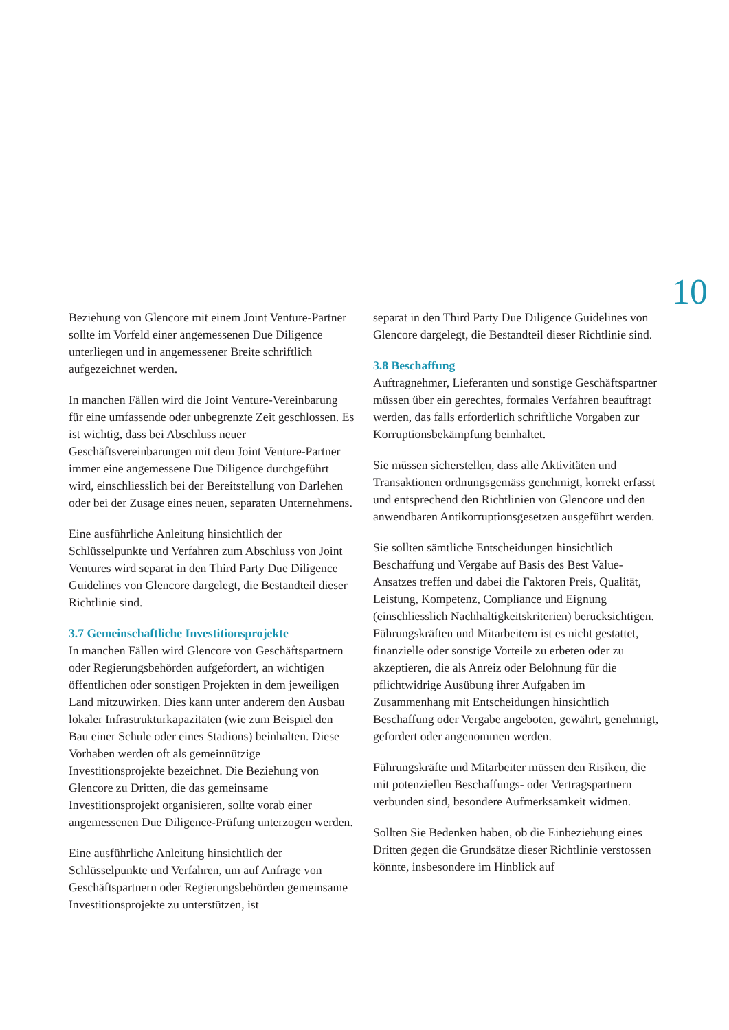10
Beziehung von Glencore mit einem Joint Venture-Partner sollte im Vorfeld einer angemessenen Due Diligence unterliegen und in angemessener Breite schriftlich aufgezeichnet werden.
In manchen Fällen wird die Joint Venture-Vereinbarung für eine umfassende oder unbegrenzte Zeit geschlossen. Es ist wichtig, dass bei Abschluss neuer Geschäftsvereinbarungen mit dem Joint Venture-Partner immer eine angemessene Due Diligence durchgeführt wird, einschliesslich bei der Bereitstellung von Darlehen oder bei der Zusage eines neuen, separaten Unternehmens.
Eine ausführliche Anleitung hinsichtlich der Schlüsselpunkte und Verfahren zum Abschluss von Joint Ventures wird separat in den Third Party Due Diligence Guidelines von Glencore dargelegt, die Bestandteil dieser Richtlinie sind.
3.7 Gemeinschaftliche Investitionsprojekte
In manchen Fällen wird Glencore von Geschäftspartnern oder Regierungsbehörden aufgefordert, an wichtigen öffentlichen oder sonstigen Projekten in dem jeweiligen Land mitzuwirken. Dies kann unter anderem den Ausbau lokaler Infrastrukturkapazitäten (wie zum Beispiel den Bau einer Schule oder eines Stadions) beinhalten. Diese Vorhaben werden oft als gemeinnützige Investitionsprojekte bezeichnet. Die Beziehung von Glencore zu Dritten, die das gemeinsame Investitionsprojekt organisieren, sollte vorab einer angemessenen Due Diligence-Prüfung unterzogen werden.
Eine ausführliche Anleitung hinsichtlich der Schlüsselpunkte und Verfahren, um auf Anfrage von Geschäftspartnern oder Regierungsbehörden gemeinsame Investitionsprojekte zu unterstützen, ist
separat in den Third Party Due Diligence Guidelines von Glencore dargelegt, die Bestandteil dieser Richtlinie sind.
3.8 Beschaffung
Auftragnehmer, Lieferanten und sonstige Geschäftspartner müssen über ein gerechtes, formales Verfahren beauftragt werden, das falls erforderlich schriftliche Vorgaben zur Korruptionsbekämpfung beinhaltet.
Sie müssen sicherstellen, dass alle Aktivitäten und Transaktionen ordnungsgemäss genehmigt, korrekt erfasst und entsprechend den Richtlinien von Glencore und den anwendbaren Antikorruptionsgesetzen ausgeführt werden.
Sie sollten sämtliche Entscheidungen hinsichtlich Beschaffung und Vergabe auf Basis des Best Value-Ansatzes treffen und dabei die Faktoren Preis, Qualität, Leistung, Kompetenz, Compliance und Eignung (einschliesslich Nachhaltigkeitskriterien) berücksichtigen. Führungskräften und Mitarbeitern ist es nicht gestattet, finanzielle oder sonstige Vorteile zu erbeten oder zu akzeptieren, die als Anreiz oder Belohnung für die pflichtwidrige Ausübung ihrer Aufgaben im Zusammenhang mit Entscheidungen hinsichtlich Beschaffung oder Vergabe angeboten, gewährt, genehmigt, gefordert oder angenommen werden.
Führungskräfte und Mitarbeiter müssen den Risiken, die mit potenziellen Beschaffungs- oder Vertragspartnern verbunden sind, besondere Aufmerksamkeit widmen.
Sollten Sie Bedenken haben, ob die Einbeziehung eines Dritten gegen die Grundsätze dieser Richtlinie verstossen könnte, insbesondere im Hinblick auf